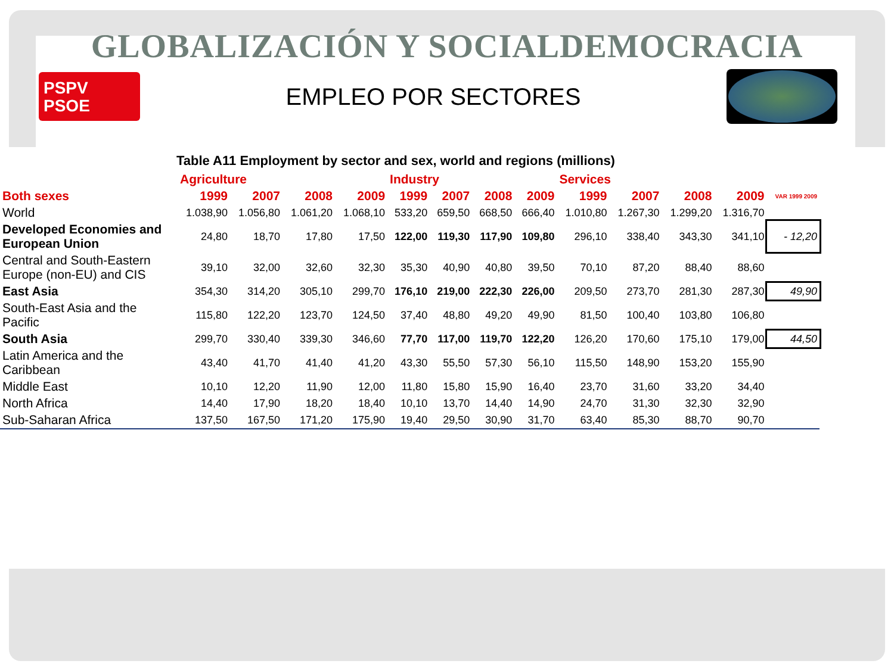GLOBALIZACIÓN Y SOCIALDEMOCRACIA
PSPV
PSOE
EMPLEO POR SECTORES
Table A11 Employment by sector and sex, world and regions (millions)
| | Agriculture | | | | Industry | | | | Services | | | | |
| --- | --- | --- | --- | --- | --- | --- | --- | --- | --- | --- | --- | --- | --- |
| Both sexes | 1999 | 2007 | 2008 | 2009 | 1999 | 2007 | 2008 | 2009 | 1999 | 2007 | 2008 | 2009 | VAR 1999 2009 |
| World | 1.038,90 | 1.056,80 | 1.061,20 | 1.068,10 | 533,20 | 659,50 | 668,50 | 666,40 | 1.010,80 | 1.267,30 | 1.299,20 | 1.316,70 | |
| Developed Economies and European Union | 24,80 | 18,70 | 17,80 | 17,50 | 122,00 | 119,30 | 117,90 | 109,80 | 296,10 | 338,40 | 343,30 | 341,10 | - 12,20 |
| Central and South-Eastern Europe (non-EU) and CIS | 39,10 | 32,00 | 32,60 | 32,30 | 35,30 | 40,90 | 40,80 | 39,50 | 70,10 | 87,20 | 88,40 | 88,60 | |
| East Asia | 354,30 | 314,20 | 305,10 | 299,70 | 176,10 | 219,00 | 222,30 | 226,00 | 209,50 | 273,70 | 281,30 | 287,30 | 49,90 |
| South-East Asia and the Pacific | 115,80 | 122,20 | 123,70 | 124,50 | 37,40 | 48,80 | 49,20 | 49,90 | 81,50 | 100,40 | 103,80 | 106,80 | |
| South Asia | 299,70 | 330,40 | 339,30 | 346,60 | 77,70 | 117,00 | 119,70 | 122,20 | 126,20 | 170,60 | 175,10 | 179,00 | 44,50 |
| Latin America and the Caribbean | 43,40 | 41,70 | 41,40 | 41,20 | 43,30 | 55,50 | 57,30 | 56,10 | 115,50 | 148,90 | 153,20 | 155,90 | |
| Middle East | 10,10 | 12,20 | 11,90 | 12,00 | 11,80 | 15,80 | 15,90 | 16,40 | 23,70 | 31,60 | 33,20 | 34,40 | |
| North Africa | 14,40 | 17,90 | 18,20 | 18,40 | 10,10 | 13,70 | 14,40 | 14,90 | 24,70 | 31,30 | 32,30 | 32,90 | |
| Sub-Saharan Africa | 137,50 | 167,50 | 171,20 | 175,90 | 19,40 | 29,50 | 30,90 | 31,70 | 63,40 | 85,30 | 88,70 | 90,70 | |